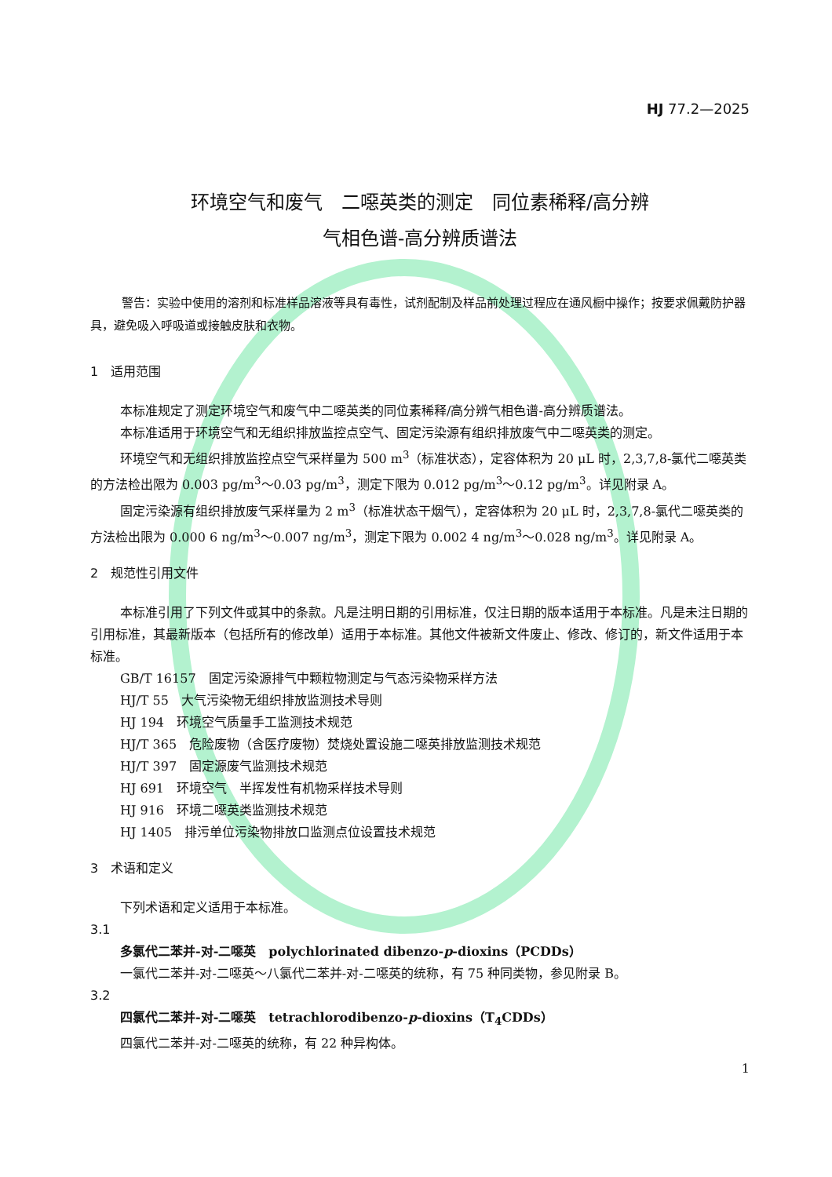HJ 77.2—2025
环境空气和废气　二噁英类的测定　同位素稀释/高分辨
气相色谱-高分辨质谱法
警告：实验中使用的溶剂和标准样品溶液等具有毒性，试剂配制及样品前处理过程应在通风橱中操作；按要求佩戴防护器具，避免吸入呼吸道或接触皮肤和衣物。
1　适用范围
本标准规定了测定环境空气和废气中二噁英类的同位素稀释/高分辨气相色谱-高分辨质谱法。
本标准适用于环境空气和无组织排放监控点空气、固定污染源有组织排放废气中二噁英类的测定。
环境空气和无组织排放监控点空气采样量为 500 m<sup>3</sup>（标准状态），定容体积为 20 μL 时，2,3,7,8-氯代二噁英类的方法检出限为 0.003 pg/m<sup>3</sup>～0.03 pg/m<sup>3</sup>，测定下限为 0.012 pg/m<sup>3</sup>～0.12 pg/m<sup>3</sup>。详见附录 A。
固定污染源有组织排放废气采样量为 2 m<sup>3</sup>（标准状态干烟气），定容体积为 20 μL 时，2,3,7,8-氯代二噁英类的方法检出限为 0.000 6 ng/m<sup>3</sup>～0.007 ng/m<sup>3</sup>，测定下限为 0.002 4 ng/m<sup>3</sup>～0.028 ng/m<sup>3</sup>。详见附录 A。
2　规范性引用文件
本标准引用了下列文件或其中的条款。凡是注明日期的引用标准，仅注日期的版本适用于本标准。凡是未注日期的引用标准，其最新版本（包括所有的修改单）适用于本标准。其他文件被新文件废止、修改、修订的，新文件适用于本标准。
GB/T 16157　固定污染源排气中颗粒物测定与气态污染物采样方法
HJ/T 55　大气污染物无组织排放监测技术导则
HJ 194　环境空气质量手工监测技术规范
HJ/T 365　危险废物（含医疗废物）焚烧处置设施二噁英排放监测技术规范
HJ/T 397　固定源废气监测技术规范
HJ 691　环境空气　半挥发性有机物采样技术导则
HJ 916　环境二噁英类监测技术规范
HJ 1405　排污单位污染物排放口监测点位设置技术规范
3　术语和定义
下列术语和定义适用于本标准。
3.1
多氯代二苯并-对-二噁英　polychlorinated dibenzo-p-dioxins（PCDDs）
一氯代二苯并-对-二噁英～八氯代二苯并-对-二噁英的统称，有 75 种同类物，参见附录 B。
3.2
四氯代二苯并-对-二噁英　tetrachlorodibenzo-p-dioxins（T<sub>4</sub>CDDs）
四氯代二苯并-对-二噁英的统称，有 22 种异构体。
1